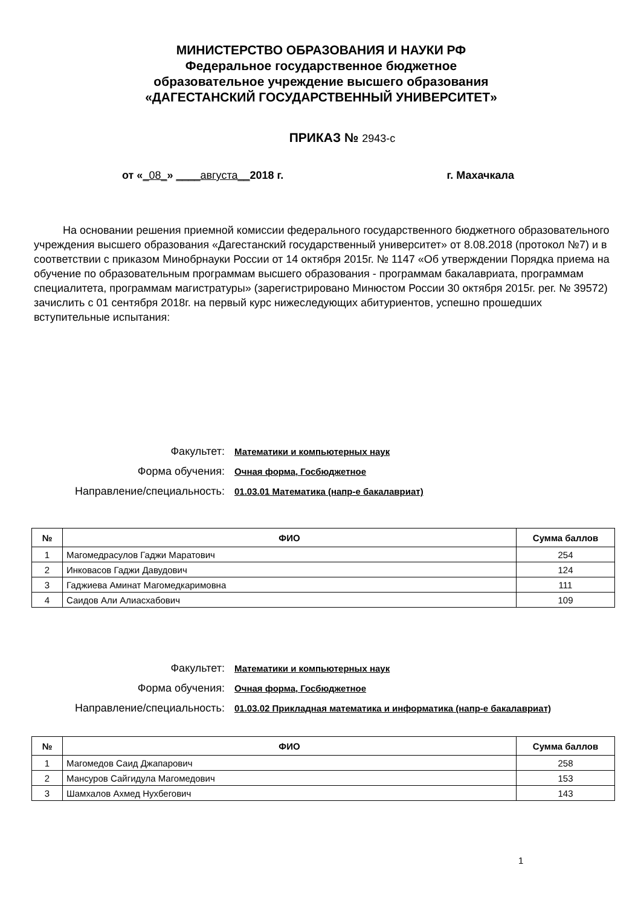МИНИСТЕРСТВО ОБРАЗОВАНИЯ И НАУКИ РФ
Федеральное государственное бюджетное
образовательное учреждение высшего образования
«ДАГЕСТАНСКИЙ ГОСУДАРСТВЕННЫЙ УНИВЕРСИТЕТ»
ПРИКАЗ № 2943-с
от «_08_» ____августа__2018 г. г. Махачкала
На основании решения приемной комиссии федерального государственного бюджетного образовательного учреждения высшего образования «Дагестанский государственный университет» от 8.08.2018 (протокол №7) и в соответствии с приказом Минобрнауки России от 14 октября 2015г. № 1147 «Об утверждении Порядка приема на обучение по образовательным программам высшего образования - программам бакалавриата, программам специалитета, программам магистратуры» (зарегистрировано Минюстом России 30 октября 2015г. рег. № 39572) зачислить с 01 сентября 2018г. на первый курс нижеследующих абитуриентов, успешно прошедших вступительные испытания:
Факультет:
Математики и компьютерных наук
Форма обучения:
Очная форма, Госбюджетное
Направление/специальность:
01.03.01 Математика (напр-е бакалавриат)
| № | ФИО | Сумма баллов |
| --- | --- | --- |
| 1 | Магомедрасулов Гаджи Маратович | 254 |
| 2 | Инковасов Гаджи Давудович | 124 |
| 3 | Гаджиева Аминат Магомедкаримовна | 111 |
| 4 | Саидов Али Алиасхабович | 109 |
Факультет:
Математики и компьютерных наук
Форма обучения:
Очная форма, Госбюджетное
Направление/специальность:
01.03.02 Прикладная математика и информатика (напр-е бакалавриат)
| № | ФИО | Сумма баллов |
| --- | --- | --- |
| 1 | Магомедов Саид Джапарович | 258 |
| 2 | Мансуров Сайгидула Магомедович | 153 |
| 3 | Шамхалов Ахмед Нухбегович | 143 |
1